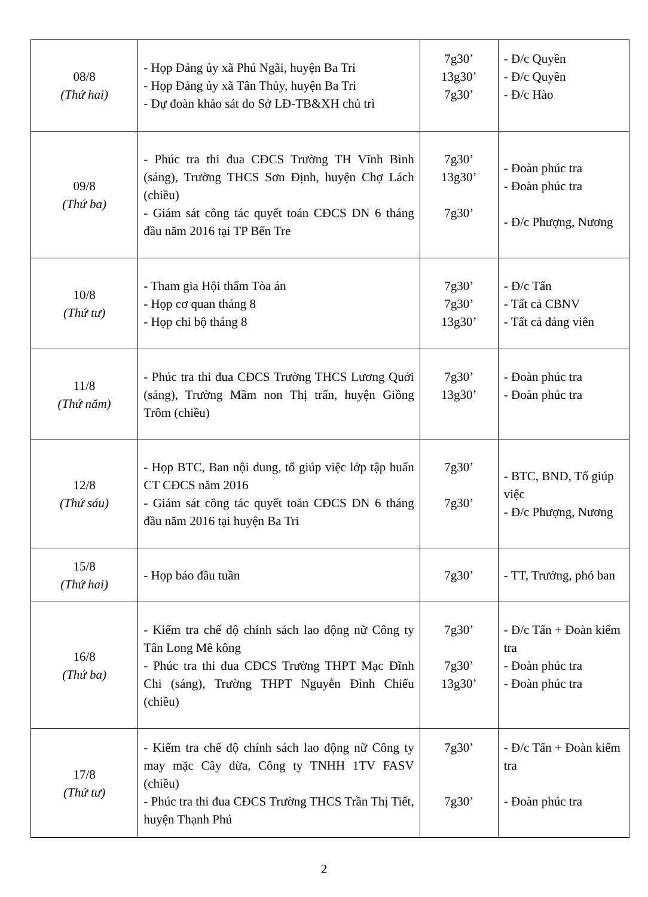| 08/8 (Thứ hai) | - Họp Đảng ủy xã Phú Ngãi, huyện Ba Tri - Họp Đảng ủy xã Tân Thủy, huyện Ba Tri - Dự đoàn khảo sát do Sở LĐ-TB&XH chủ trì | 7g30’ 13g30’ 7g30’ | - Đ/c Quyền - Đ/c Quyền - Đ/c Hào |
| 09/8 (Thứ ba) | - Phúc tra thi đua CĐCS Trường TH Vĩnh Bình (sáng), Trường THCS Sơn Định, huyện Chợ Lách (chiều) - Giám sát công tác quyết toán CĐCS DN 6 tháng đầu năm 2016 tại TP Bến Tre | 7g30’ 13g30’ 7g30’ | - Đoàn phúc tra - Đoàn phúc tra - Đ/c Phượng, Nương |
| 10/8 (Thứ tư) | - Tham gia Hội thẩm Tòa án - Họp cơ quan tháng 8 - Họp chi bộ tháng 8 | 7g30’ 7g30’ 13g30’ | - Đ/c Tấn - Tất cả CBNV - Tất cả đảng viên |
| 11/8 (Thứ năm) | - Phúc tra thi đua CĐCS Trường THCS Lương Quới (sáng), Trường Mầm non Thị trấn, huyện Giồng Trôm (chiều) | 7g30’ 13g30’ | - Đoàn phúc tra - Đoàn phúc tra |
| 12/8 (Thứ sáu) | - Họp BTC, Ban nội dung, tổ giúp việc lớp tập huấn CT CĐCS năm 2016 - Giám sát công tác quyết toán CĐCS DN 6 tháng đầu năm 2016 tại huyện Ba Tri | 7g30’ 7g30’ | - BTC, BND, Tổ giúp việc - Đ/c Phượng, Nương |
| 15/8 (Thứ hai) | - Họp báo đầu tuần | 7g30’ | - TT, Trưởng, phó ban |
| 16/8 (Thứ ba) | - Kiểm tra chế độ chính sách lao động nữ Công ty Tân Long Mê kông - Phúc tra thi đua CĐCS Trường THPT Mạc Đĩnh Chi (sáng), Trường THPT Nguyễn Đình Chiểu (chiều) | 7g30’ 7g30’ 13g30’ | - Đ/c Tấn + Đoàn kiểm tra - Đoàn phúc tra - Đoàn phúc tra |
| 17/8 (Thứ tư) | - Kiểm tra chế độ chính sách lao động nữ Công ty may mặc Cây dừa, Công ty TNHH 1TV FASV (chiều) - Phúc tra thi đua CĐCS Trường THCS Trần Thị Tiết, huyện Thạnh Phú | 7g30’ 7g30’ | - Đ/c Tấn + Đoàn kiểm tra - Đoàn phúc tra |
2